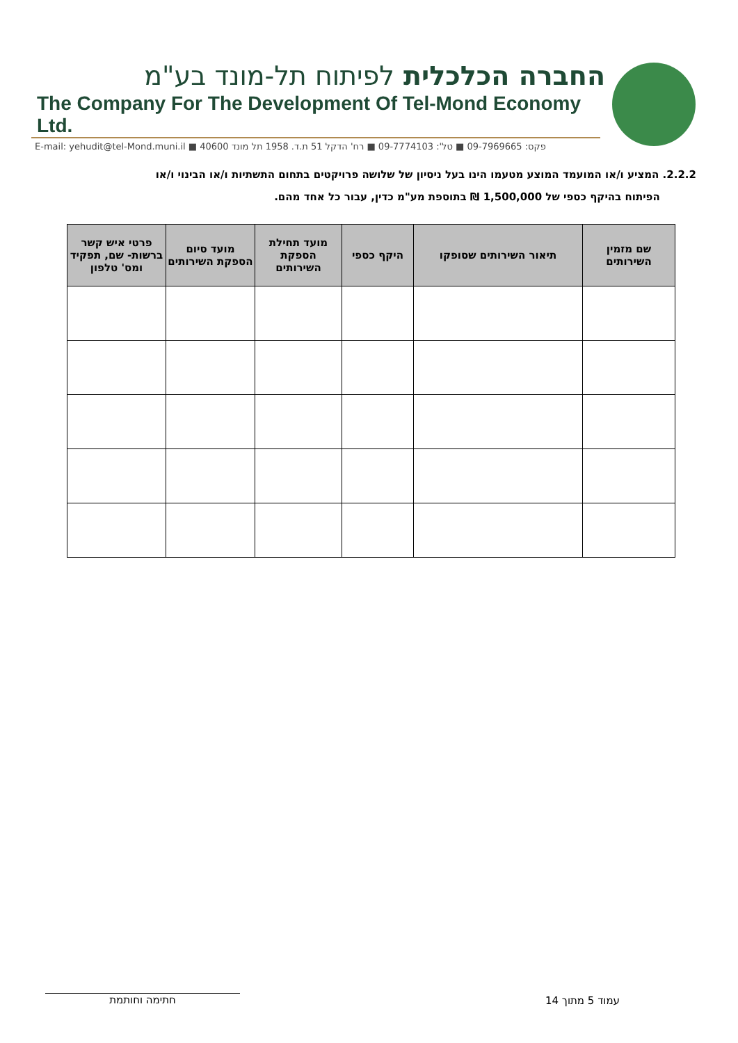החברה הכלכלית לפיתוח תל-מונד בע"מ
The Company For The Development Of Tel-Mond Economy Ltd.
E-mail: yehudit@tel-Mond.muni.il ■ פקס: 09-7969665 ■ טל': 09-7774103 ■ רח' הדקל 51 ת.ד. 1958 תל מונד 40600
2.2.2. המציע ו/או המועמד המוצע מטעמו הינו בעל ניסיון של שלושה פרויקטים בתחום התשתיות ו/או הבינוי ו/או
הפיתוח בהיקף כספי של 1,500,000 ₪ בתוספת מע"מ כדין, עבור כל אחד מהם.
| שם מזמין השירותים | תיאור השירותים שסופקו | היקף כספי | מועד תחילת הספקת השירותים | מועד סיום הספקת השירותים | פרטי איש קשר ברשות- שם, תפקיד ומס' טלפון |
| --- | --- | --- | --- | --- | --- |
עמוד 5 מתוך 14
חתימה וחותמת